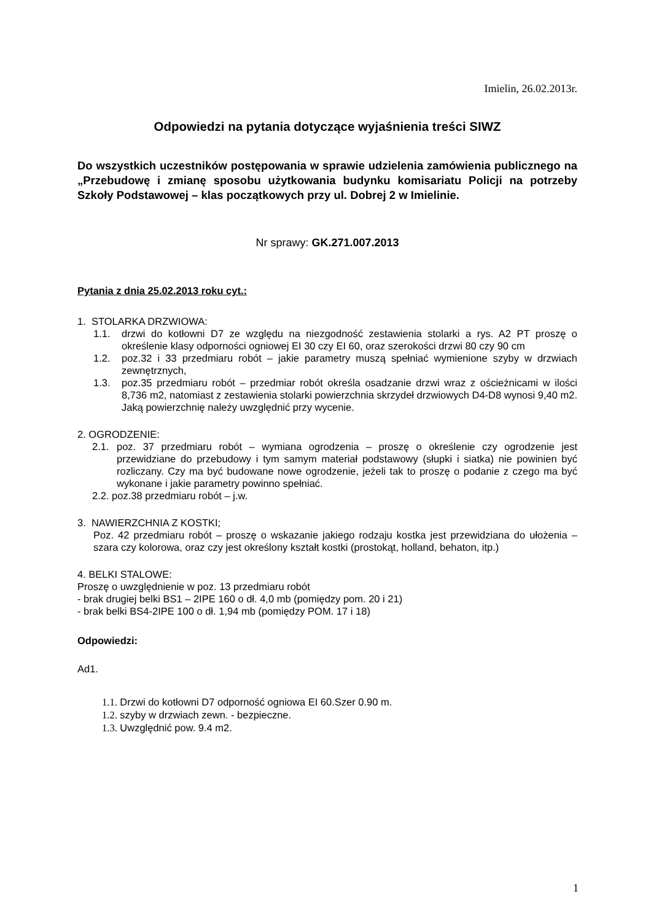Imielin, 26.02.2013r.
Odpowiedzi na pytania dotyczące wyjaśnienia treści SIWZ
Do wszystkich uczestników postępowania w sprawie udzielenia zamówienia publicznego na „Przebudowę i zmianę sposobu użytkowania budynku komisariatu Policji na potrzeby Szkoły Podstawowej – klas początkowych przy ul. Dobrej 2 w Imielinie.
Nr sprawy: GK.271.007.2013
Pytania z dnia 25.02.2013 roku cyt.:
1. STOLARKA DRZWIOWA:
1.1. drzwi do kotłowni D7 ze względu na niezgodność zestawienia stolarki a rys. A2 PT proszę o określenie klasy odporności ogniowej EI 30 czy EI 60, oraz szerokości drzwi 80 czy 90 cm
1.2. poz.32 i 33 przedmiaru robót – jakie parametry muszą spełniać wymienione szyby w drzwiach zewnętrznych,
1.3. poz.35 przedmiaru robót – przedmiar robót określa osadzanie drzwi wraz z ościeżnicami w ilości 8,736 m2, natomiast z zestawienia stolarki powierzchnia skrzydeł drzwiowych D4-D8 wynosi 9,40 m2. Jaką powierzchnię należy uwzględnić przy wycenie.
2. OGRODZENIE:
2.1. poz. 37 przedmiaru robót – wymiana ogrodzenia – proszę o określenie czy ogrodzenie jest przewidziane do przebudowy i tym samym materiał podstawowy (słupki i siatka) nie powinien być rozliczany. Czy ma być budowane nowe ogrodzenie, jeżeli tak to proszę o podanie z czego ma być wykonane i jakie parametry powinno spełniać.
2.2. poz.38 przedmiaru robót – j.w.
3. NAWIERZCHNIA Z KOSTKI;
Poz. 42 przedmiaru robót – proszę o wskazanie jakiego rodzaju kostka jest przewidziana do ułożenia – szara czy kolorowa, oraz czy jest określony kształt kostki (prostokąt, holland, behaton, itp.)
4. BELKI STALOWE:
Proszę o uwzględnienie w poz. 13 przedmiaru robót
- brak drugiej belki BS1 – 2IPE 160 o dł. 4,0 mb (pomiędzy pom. 20 i 21)
- brak belki BS4-2IPE 100 o dł. 1,94 mb (pomiędzy POM. 17 i 18)
Odpowiedzi:
Ad1.
1.1. Drzwi do kotłowni D7 odporność ogniowa EI 60.Szer 0.90 m.
1.2. szyby w drzwiach zewn. - bezpieczne.
1.3. Uwzględnić pow. 9.4 m2.
1